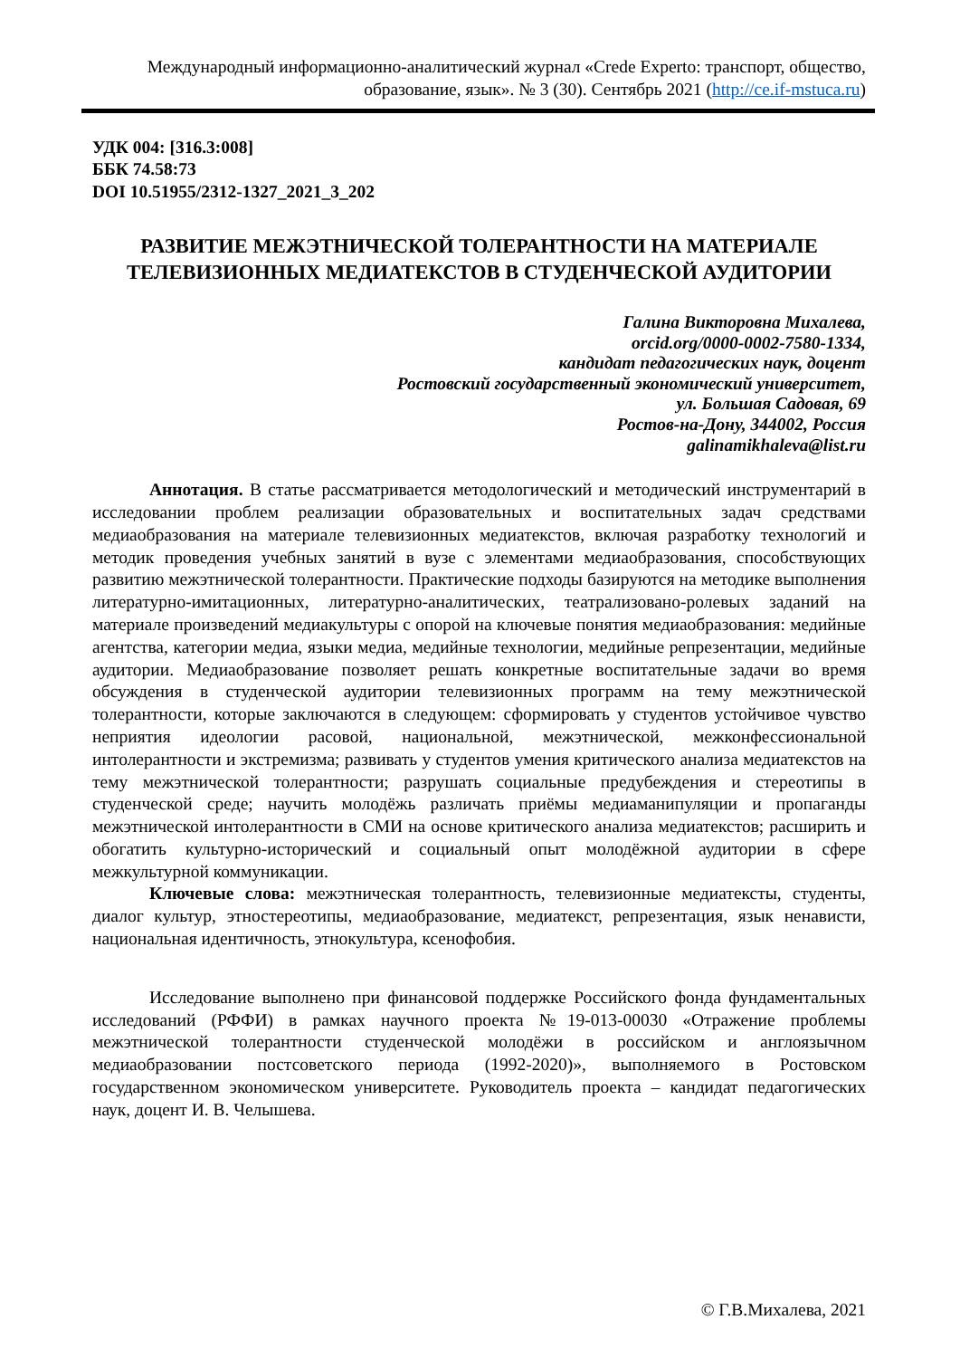Международный информационно-аналитический журнал «Crede Experto: транспорт, общество, образование, язык». № 3 (30). Сентябрь 2021 (http://ce.if-mstuca.ru)
УДК 004: [316.3:008]
ББК 74.58:73
DOI 10.51955/2312-1327_2021_3_202
РАЗВИТИЕ МЕЖЭТНИЧЕСКОЙ ТОЛЕРАНТНОСТИ НА МАТЕРИАЛЕ ТЕЛЕВИЗИОННЫХ МЕДИАТЕКСТОВ В СТУДЕНЧЕСКОЙ АУДИТОРИИ
Галина Викторовна Михалева,
orcid.org/0000-0002-7580-1334,
кандидат педагогических наук, доцент
Ростовский государственный экономический университет,
ул. Большая Садовая, 69
Ростов-на-Дону, 344002, Россия
galinamikhaleva@list.ru
Аннотация. В статье рассматривается методологический и методический инструментарий в исследовании проблем реализации образовательных и воспитательных задач средствами медиаобразования на материале телевизионных медиатекстов, включая разработку технологий и методик проведения учебных занятий в вузе с элементами медиаобразования, способствующих развитию межэтнической толерантности. Практические подходы базируются на методике выполнения литературно-имитационных, литературно-аналитических, театрализовано-ролевых заданий на материале произведений медиакультуры с опорой на ключевые понятия медиаобразования: медийные агентства, категории медиа, языки медиа, медийные технологии, медийные репрезентации, медийные аудитории. Медиаобразование позволяет решать конкретные воспитательные задачи во время обсуждения в студенческой аудитории телевизионных программ на тему межэтнической толерантности, которые заключаются в следующем: сформировать у студентов устойчивое чувство неприятия идеологии расовой, национальной, межэтнической, межконфессиональной интолерантности и экстремизма; развивать у студентов умения критического анализа медиатекстов на тему межэтнической толерантности; разрушать социальные предубеждения и стереотипы в студенческой среде; научить молодёжь различать приёмы медиаманипуляции и пропаганды межэтнической интолерантности в СМИ на основе критического анализа медиатекстов; расширить и обогатить культурно-исторический и социальный опыт молодёжной аудитории в сфере межкультурной коммуникации.
Ключевые слова: межэтническая толерантность, телевизионные медиатексты, студенты, диалог культур, этностереотипы, медиаобразование, медиатекст, репрезентация, язык ненависти, национальная идентичность, этнокультура, ксенофобия.
Исследование выполнено при финансовой поддержке Российского фонда фундаментальных исследований (РФФИ) в рамках научного проекта №19-013-00030 «Отражение проблемы межэтнической толерантности студенческой молодёжи в российском и англоязычном медиаобразовании постсоветского периода (1992-2020)», выполняемого в Ростовском государственном экономическом университете. Руководитель проекта – кандидат педагогических наук, доцент И. В. Челышева.
© Г.В.Михалева, 2021